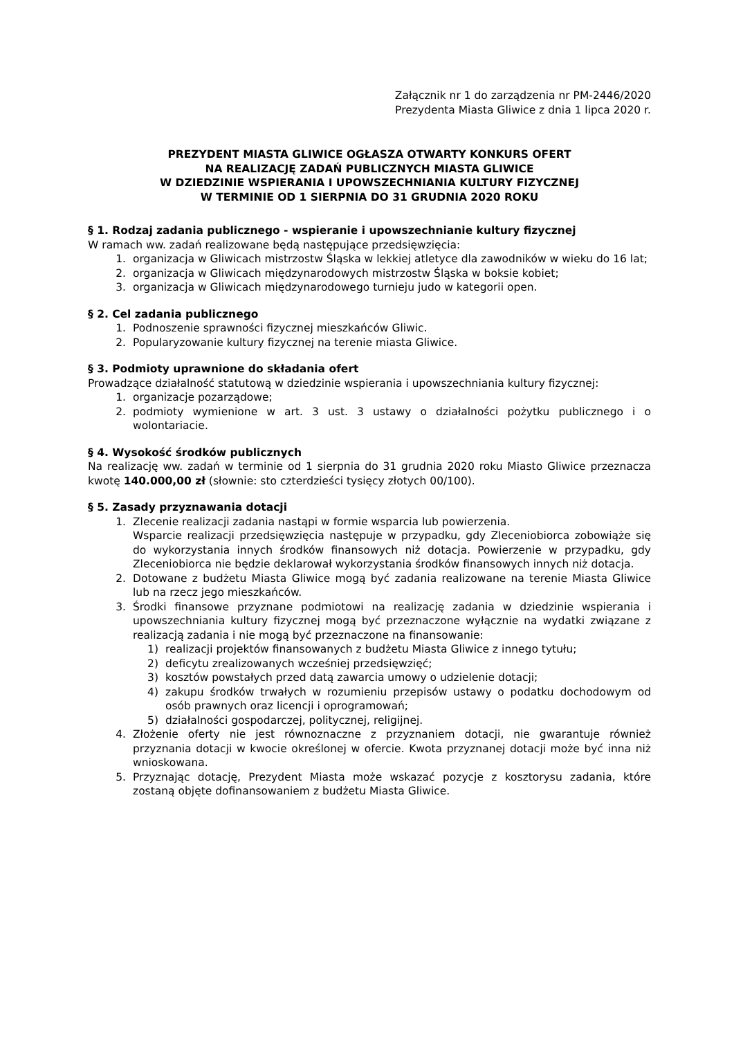Załącznik nr 1 do zarządzenia nr PM-2446/2020
Prezydenta Miasta Gliwice z dnia 1 lipca 2020 r.
PREZYDENT MIASTA GLIWICE OGŁASZA OTWARTY KONKURS OFERT
NA REALIZACJĘ ZADAŃ PUBLICZNYCH MIASTA GLIWICE
W DZIEDZINIE WSPIERANIA I UPOWSZECHNIANIA KULTURY FIZYCZNEJ
W TERMINIE OD 1 SIERPNIA DO 31 GRUDNIA 2020 ROKU
§ 1. Rodzaj zadania publicznego - wspieranie i upowszechnianie kultury fizycznej
W ramach ww. zadań realizowane będą następujące przedsięwzięcia:
1. organizacja w Gliwicach mistrzostw Śląska w lekkiej atletyce dla zawodników w wieku do 16 lat;
2. organizacja w Gliwicach międzynarodowych mistrzostw Śląska w boksie kobiet;
3. organizacja w Gliwicach międzynarodowego turnieju judo w kategorii open.
§ 2. Cel zadania publicznego
1. Podnoszenie sprawności fizycznej mieszkańców Gliwic.
2. Popularyzowanie kultury fizycznej na terenie miasta Gliwice.
§ 3. Podmioty uprawnione do składania ofert
Prowadzące działalność statutową w dziedzinie wspierania i upowszechniania kultury fizycznej:
1. organizacje pozarządowe;
2. podmioty wymienione w art. 3 ust. 3 ustawy o działalności pożytku publicznego i o wolontariacie.
§ 4. Wysokość środków publicznych
Na realizację ww. zadań w terminie od 1 sierpnia do 31 grudnia 2020 roku Miasto Gliwice przeznacza kwotę 140.000,00 zł (słownie: sto czterdzieści tysięcy złotych 00/100).
§ 5. Zasady przyznawania dotacji
1. Zlecenie realizacji zadania nastąpi w formie wsparcia lub powierzenia.
Wsparcie realizacji przedsięwzięcia następuje w przypadku, gdy Zleceniobiorca zobowiąże się do wykorzystania innych środków finansowych niż dotacja. Powierzenie w przypadku, gdy Zleceniobiorca nie będzie deklarował wykorzystania środków finansowych innych niż dotacja.
2. Dotowane z budżetu Miasta Gliwice mogą być zadania realizowane na terenie Miasta Gliwice lub na rzecz jego mieszkańców.
3. Środki finansowe przyznane podmiotowi na realizację zadania w dziedzinie wspierania i upowszechniania kultury fizycznej mogą być przeznaczone wyłącznie na wydatki związane z realizacją zadania i nie mogą być przeznaczone na finansowanie:
1) realizacji projektów finansowanych z budżetu Miasta Gliwice z innego tytułu;
2) deficytu zrealizowanych wcześniej przedsięwzięć;
3) kosztów powstałych przed datą zawarcia umowy o udzielenie dotacji;
4) zakupu środków trwałych w rozumieniu przepisów ustawy o podatku dochodowym od osób prawnych oraz licencji i oprogramowań;
5) działalności gospodarczej, politycznej, religijnej.
4. Złożenie oferty nie jest równoznaczne z przyznaniem dotacji, nie gwarantuje również przyznania dotacji w kwocie określonej w ofercie. Kwota przyznanej dotacji może być inna niż wnioskowana.
5. Przyznając dotację, Prezydent Miasta może wskazać pozycje z kosztorysu zadania, które zostaną objęte dofinansowaniem z budżetu Miasta Gliwice.